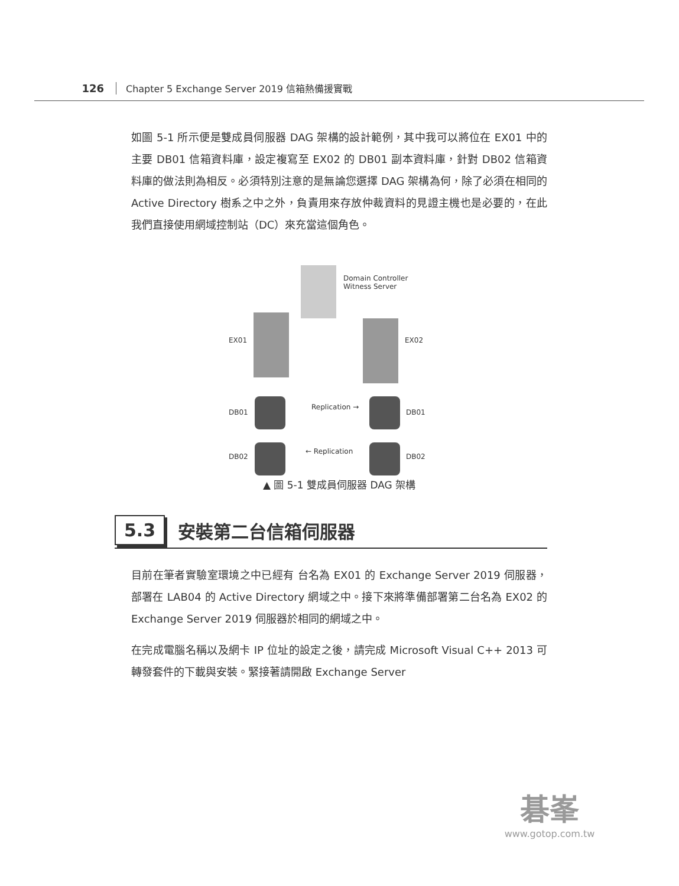126 Chapter 5 Exchange Server 2019 信箱熱備援實戰
如圖 5-1 所示便是雙成員伺服器 DAG 架構的設計範例，其中我可以將位在 EX01 中的主要 DB01 信箱資料庫，設定複寫至 EX02 的 DB01 副本資料庫，針對 DB02 信箱資料庫的做法則為相反。必須特別注意的是無論您選擇 DAG 架構為何，除了必須在相同的 Active Directory 樹系之中之外，負責用來存放仲裁資料的見證主機也是必要的，在此我們直接使用網域控制站（DC）來充當這個角色。
Domain Controller
Witness Server
EX01 EX02
DB01
Replication →
DB01
DB02
← Replication
DB02
▲ 圖 5-1 雙成員伺服器 DAG 架構
5.3
安裝第二台信箱伺服器
目前在筆者實驗室環境之中已經有 台名為 EX01 的 Exchange Server 2019 伺服器，部署在 LAB04 的 Active Directory 網域之中。接下來將準備部署第二台名為 EX02 的 Exchange Server 2019 伺服器於相同的網域之中。
在完成電腦名稱以及網卡 IP 位址的設定之後，請完成 Microsoft Visual C++ 2013 可轉發套件的下載與安裝。緊接著請開啟 Exchange Server
碁峯
www.gotop.com.tw